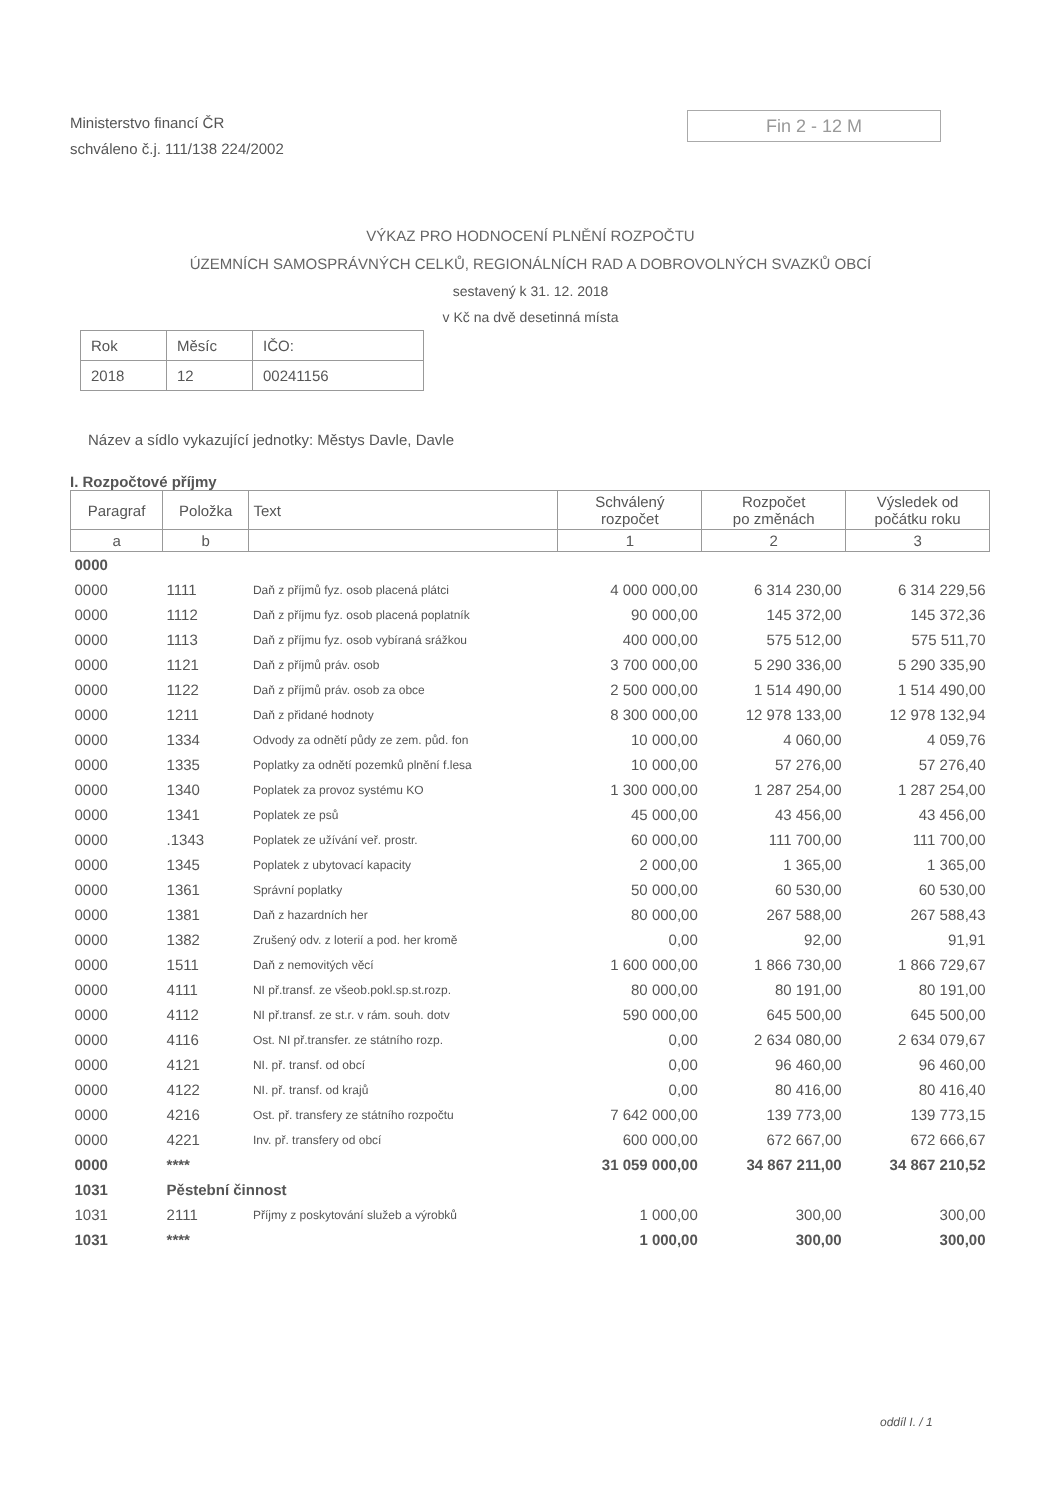Ministerstvo financí ČR
schváleno č.j. 111/138 224/2002
Fin 2 - 12 M
VÝKAZ PRO HODNOCENÍ PLNĚNÍ ROZPOČTU
ÚZEMNÍCH SAMOSPRÁVNÝCH CELKŮ, REGIONÁLNÍCH RAD A DOBROVOLNÝCH SVAZKŮ OBCÍ
sestavený k 31. 12. 2018
v Kč na dvě desetinná místa
| Rok | Měsíc | IČO: |
| 2018 | 12 | 00241156 |
Název a sídlo vykazující jednotky: Městys Davle, Davle
I. Rozpočtové příjmy
| Paragraf | Položka | Text | Schválený rozpočet | Rozpočet po změnách | Výsledek od počátku roku |
| --- | --- | --- | --- | --- | --- |
| a | b | | 1 | 2 | 3 |
| 0000 | | | | | |
| 0000 | 1111 | Daň z příjmů fyz. osob placená plátci | 4 000 000,00 | 6 314 230,00 | 6 314 229,56 |
| 0000 | 1112 | Daň z příjmu fyz. osob placená poplatník | 90 000,00 | 145 372,00 | 145 372,36 |
| 0000 | 1113 | Daň z příjmu fyz. osob vybíraná srážkou | 400 000,00 | 575 512,00 | 575 511,70 |
| 0000 | 1121 | Daň z příjmů práv. osob | 3 700 000,00 | 5 290 336,00 | 5 290 335,90 |
| 0000 | 1122 | Daň z příjmů práv. osob za obce | 2 500 000,00 | 1 514 490,00 | 1 514 490,00 |
| 0000 | 1211 | Daň z přidané hodnoty | 8 300 000,00 | 12 978 133,00 | 12 978 132,94 |
| 0000 | 1334 | Odvody za odnětí půdy ze zem. půd. fon | 10 000,00 | 4 060,00 | 4 059,76 |
| 0000 | 1335 | Poplatky za odnětí pozemků plnění f.lesa | 10 000,00 | 57 276,00 | 57 276,40 |
| 0000 | 1340 | Poplatek za provoz systému KO | 1 300 000,00 | 1 287 254,00 | 1 287 254,00 |
| 0000 | 1341 | Poplatek ze psů | 45 000,00 | 43 456,00 | 43 456,00 |
| 0000 | .1343 | Poplatek ze užívání veř. prostr. | 60 000,00 | 111 700,00 | 111 700,00 |
| 0000 | 1345 | Poplatek z ubytovací kapacity | 2 000,00 | 1 365,00 | 1 365,00 |
| 0000 | 1361 | Správní poplatky | 50 000,00 | 60 530,00 | 60 530,00 |
| 0000 | 1381 | Daň z hazardních her | 80 000,00 | 267 588,00 | 267 588,43 |
| 0000 | 1382 | Zrušený odv. z loterií a pod. her kromě | 0,00 | 92,00 | 91,91 |
| 0000 | 1511 | Daň z nemovitých věcí | 1 600 000,00 | 1 866 730,00 | 1 866 729,67 |
| 0000 | 4111 | NI př.transf. ze všeob.pokl.sp.st.rozp. | 80 000,00 | 80 191,00 | 80 191,00 |
| 0000 | 4112 | NI př.transf. ze st.r. v rám. souh. dotv | 590 000,00 | 645 500,00 | 645 500,00 |
| 0000 | 4116 | Ost. NI př.transfer. ze státního rozp. | 0,00 | 2 634 080,00 | 2 634 079,67 |
| 0000 | 4121 | NI. př. transf. od obcí | 0,00 | 96 460,00 | 96 460,00 |
| 0000 | 4122 | NI. př. transf. od krajů | 0,00 | 80 416,00 | 80 416,40 |
| 0000 | 4216 | Ost. př. transfery ze státního rozpočtu | 7 642 000,00 | 139 773,00 | 139 773,15 |
| 0000 | 4221 | Inv. př. transfery od obcí | 600 000,00 | 672 667,00 | 672 666,67 |
| 0000 | **** | | 31 059 000,00 | 34 867 211,00 | 34 867 210,52 |
| 1031 | Pěstební činnost | | | | |
| 1031 | 2111 | Příjmy z poskytování služeb a výrobků | 1 000,00 | 300,00 | 300,00 |
| 1031 | **** | | 1 000,00 | 300,00 | 300,00 |
oddíl I. / 1